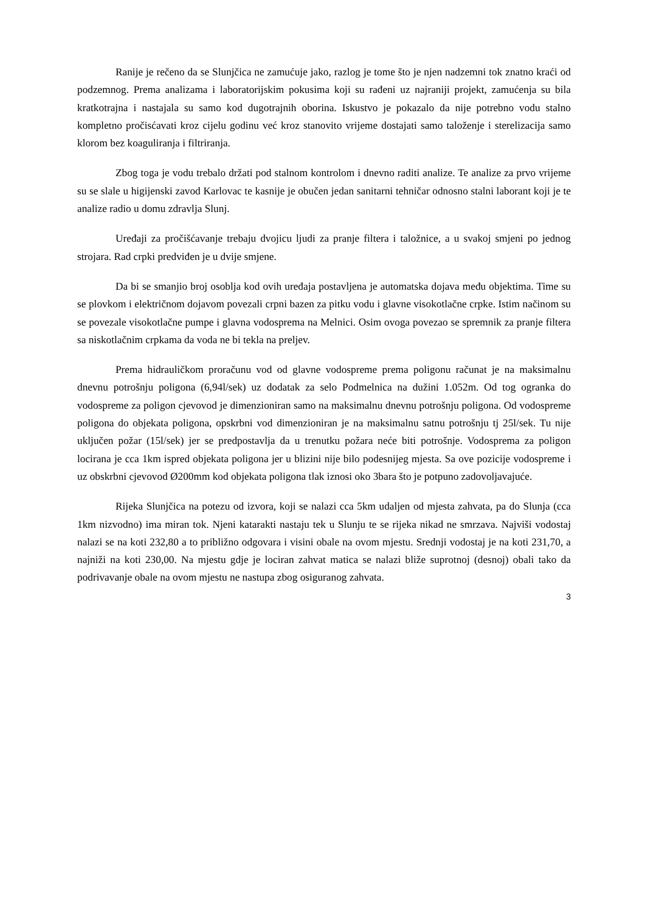Ranije je rečeno da se Slunjčica ne zamućuje jako, razlog je tome što je njen nadzemni tok znatno kraći od podzemnog. Prema analizama i laboratorijskim pokusima koji su rađeni uz najraniji projekt, zamućenja su bila kratkotrajna i nastajala su samo kod dugotrajnih oborina. Iskustvo je pokazalo da nije potrebno vodu stalno kompletno pročisćavati kroz cijelu godinu već kroz stanovito vrijeme dostajati samo taloženje i sterelizacija samo klorom bez koaguliranja i filtriranja.
Zbog toga je vodu trebalo držati pod stalnom kontrolom i dnevno raditi analize. Te analize za prvo vrijeme su se slale u higijenski zavod Karlovac te kasnije je obučen jedan sanitarni tehničar odnosno stalni laborant koji je te analize radio u domu zdravlja Slunj.
Uređaji za pročišćavanje trebaju dvojicu ljudi za pranje filtera i taložnice, a u svakoj smjeni po jednog strojara. Rad crpki predviđen je u dvije smjene.
Da bi se smanjio broj osoblja kod ovih uređaja postavljena je automatska dojava među objektima. Time su se plovkom i električnom dojavom povezali crpni bazen za pitku vodu i glavne visokotlačne crpke. Istim načinom su se povezale visokotlačne pumpe i glavna vodosprema na Melnici. Osim ovoga povezao se spremnik za pranje filtera sa niskotlačnim crpkama da voda ne bi tekla na preljev.
Prema hidrauličkom proračunu vod od glavne vodospreme prema poligonu računat je na maksimalnu dnevnu potrošnju poligona (6,94l/sek) uz dodatak za selo Podmelnica na dužini 1.052m. Od tog ogranka do vodospreme za poligon cjevovod je dimenzioniran samo na maksimalnu dnevnu potrošnju poligona. Od vodospreme poligona do objekata poligona, opskrbni vod dimenzioniran je na maksimalnu satnu potrošnju tj 25l/sek. Tu nije uključen požar (15l/sek) jer se predpostavlja da u trenutku požara neće biti potrošnje. Vodosprema za poligon locirana je cca 1km ispred objekata poligona jer u blizini nije bilo podesnijeg mjesta. Sa ove pozicije vodospreme i uz obskrbni cjevovod Ø200mm kod objekata poligona tlak iznosi oko 3bara što je potpuno zadovoljavajuće.
Rijeka Slunjčica na potezu od izvora, koji se nalazi cca 5km udaljen od mjesta zahvata, pa do Slunja (cca 1km nizvodno) ima miran tok. Njeni katarakti nastaju tek u Slunju te se rijeka nikad ne smrzava. Najviši vodostaj nalazi se na koti 232,80 a to približno odgovara i visini obale na ovom mjestu. Srednji vodostaj je na koti 231,70, a najniži na koti 230,00. Na mjestu gdje je lociran zahvat matica se nalazi bliže suprotnoj (desnoj) obali tako da podrivavanje obale na ovom mjestu ne nastupa zbog osiguranog zahvata.
3